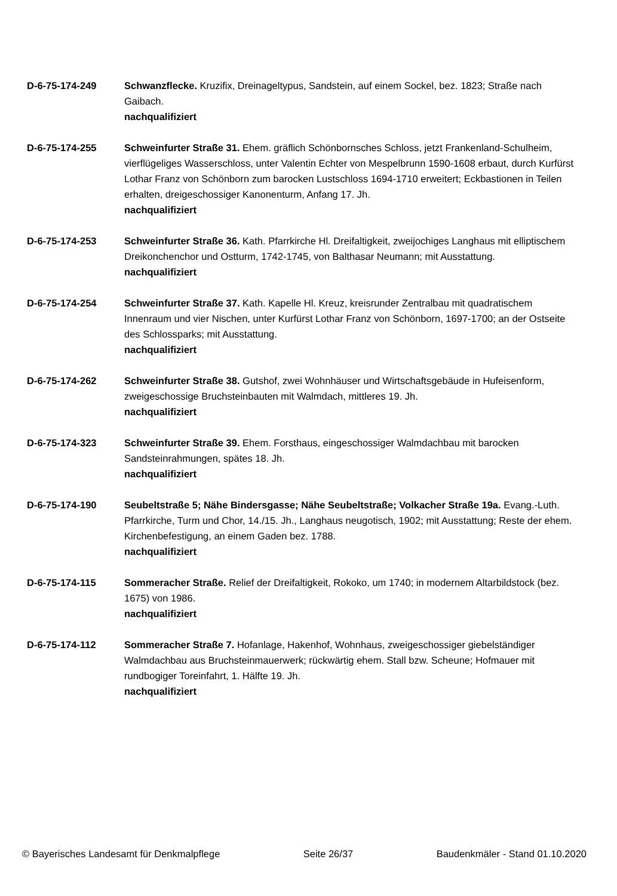D-6-75-174-249 Schwanzflecke. Kruzifix, Dreinageltypus, Sandstein, auf einem Sockel, bez. 1823; Straße nach Gaibach.
nachqualifiziert
D-6-75-174-255 Schweinfurter Straße 31. Ehem. gräflich Schönbornsches Schloss, jetzt Frankenland-Schulheim, vierflügeliges Wasserschloss, unter Valentin Echter von Mespelbrunn 1590-1608 erbaut, durch Kurfürst Lothar Franz von Schönborn zum barocken Lustschloss 1694-1710 erweitert; Eckbastionen in Teilen erhalten, dreigeschossiger Kanonenturm, Anfang 17. Jh.
nachqualifiziert
D-6-75-174-253 Schweinfurter Straße 36. Kath. Pfarrkirche Hl. Dreifaltigkeit, zweijochiges Langhaus mit elliptischem Dreikonchenchor und Ostturm, 1742-1745, von Balthasar Neumann; mit Ausstattung.
nachqualifiziert
D-6-75-174-254 Schweinfurter Straße 37. Kath. Kapelle Hl. Kreuz, kreisrunder Zentralbau mit quadratischem Innenraum und vier Nischen, unter Kurfürst Lothar Franz von Schönborn, 1697-1700; an der Ostseite des Schlossparks; mit Ausstattung.
nachqualifiziert
D-6-75-174-262 Schweinfurter Straße 38. Gutshof, zwei Wohnhäuser und Wirtschaftsgebäude in Hufeisenform, zweigeschossige Bruchsteinbauten mit Walmdach, mittleres 19. Jh.
nachqualifiziert
D-6-75-174-323 Schweinfurter Straße 39. Ehem. Forsthaus, eingeschossiger Walmdachbau mit barocken Sandsteinrahmungen, spätes 18. Jh.
nachqualifiziert
D-6-75-174-190 Seubeltstraße 5; Nähe Bindersgasse; Nähe Seubeltstraße; Volkacher Straße 19a. Evang.-Luth. Pfarrkirche, Turm und Chor, 14./15. Jh., Langhaus neugotisch, 1902; mit Ausstattung; Reste der ehem. Kirchenbefestigung, an einem Gaden bez. 1788.
nachqualifiziert
D-6-75-174-115 Sommeracher Straße. Relief der Dreifaltigkeit, Rokoko, um 1740; in modernem Altarbildstock (bez. 1675) von 1986.
nachqualifiziert
D-6-75-174-112 Sommeracher Straße 7. Hofanlage, Hakenhof, Wohnhaus, zweigeschossiger giebelständiger Walmdachbau aus Bruchsteinmauerwerk; rückwärtig ehem. Stall bzw. Scheune; Hofmauer mit rundbogiger Toreinfahrt, 1. Hälfte 19. Jh.
nachqualifiziert
© Bayerisches Landesamt für Denkmalpflege Seite 26/37 Baudenkmäler - Stand 01.10.2020